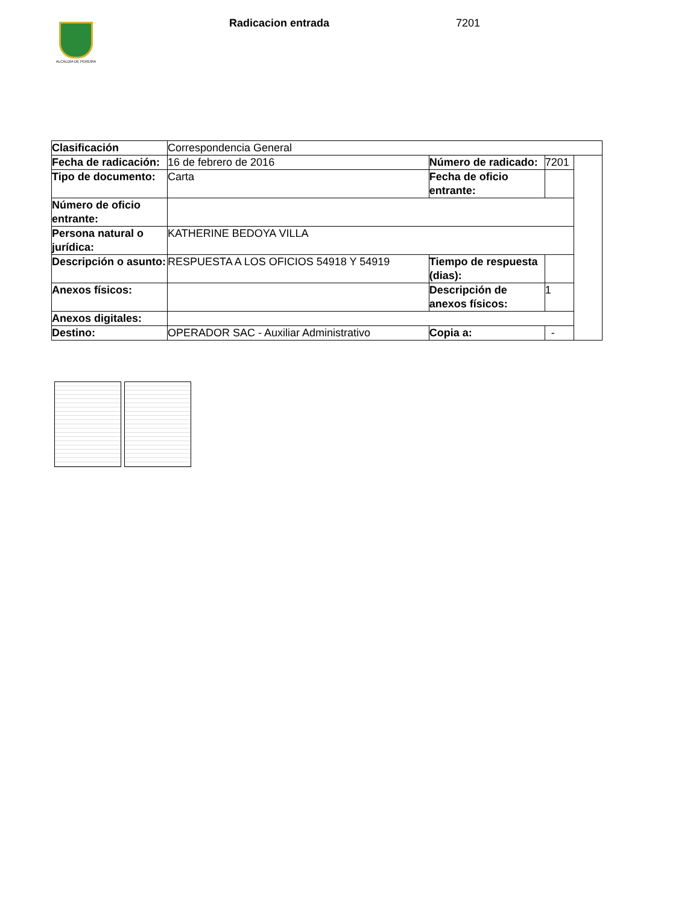ALCALDÍA DE PEREIRA
Radicacion entrada 7201
| Clasificación | Correspondencia General | | | |
| Fecha de radicación: | 16 de febrero de 2016 | Número de radicado: | 7201 | |
| Tipo de documento: | Carta | Fecha de oficio entrante: | | |
| Número de oficio entrante: | | | | |
| Persona natural o jurídica: | KATHERINE BEDOYA VILLA | | | |
| Descripción o asunto: | RESPUESTA A LOS OFICIOS 54918 Y 54919 | Tiempo de respuesta (dias): | | |
| Anexos físicos: | | Descripción de anexos físicos: | 1 | |
| Anexos digitales: | | | | |
| Destino: | OPERADOR SAC - Auxiliar Administrativo | Copia a: | - | |